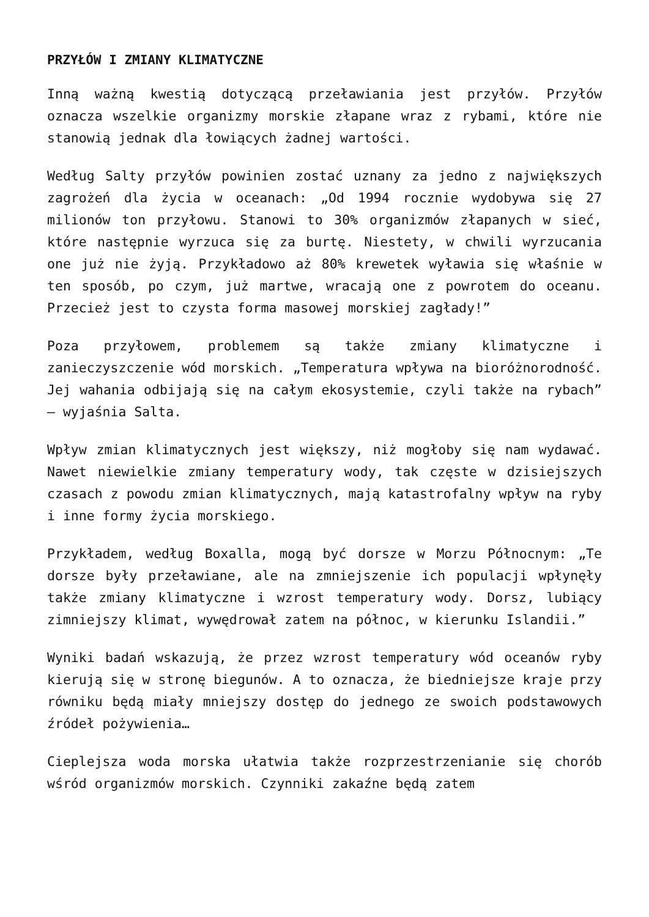PRZYŁÓW I ZMIANY KLIMATYCZNE
Inną ważną kwestią dotyczącą przeławiania jest przyłów. Przyłów oznacza wszelkie organizmy morskie złapane wraz z rybami, które nie stanowią jednak dla łowiących żadnej wartości.
Według Salty przyłów powinien zostać uznany za jedno z największych zagrożeń dla życia w oceanach: „Od 1994 rocznie wydobywa się 27 milionów ton przyłowu. Stanowi to 30% organizmów złapanych w sieć, które następnie wyrzuca się za burtę. Niestety, w chwili wyrzucania one już nie żyją. Przykładowo aż 80% krewetek wyławia się właśnie w ten sposób, po czym, już martwe, wracają one z powrotem do oceanu. Przecież jest to czysta forma masowej morskiej zagłady!”
Poza przyłowem, problemem są także zmiany klimatyczne i zanieczyszczenie wód morskich. „Temperatura wpływa na bioróżnorodność. Jej wahania odbijają się na całym ekosystemie, czyli także na rybach” – wyjaśnia Salta.
Wpływ zmian klimatycznych jest większy, niż mogłoby się nam wydawać. Nawet niewielkie zmiany temperatury wody, tak częste w dzisiejszych czasach z powodu zmian klimatycznych, mają katastrofalny wpływ na ryby i inne formy życia morskiego.
Przykładem, według Boxalla, mogą być dorsze w Morzu Północnym: „Te dorsze były przeławiane, ale na zmniejszenie ich populacji wpłynęły także zmiany klimatyczne i wzrost temperatury wody. Dorsz, lubiący zimniejszy klimat, wywędrował zatem na północ, w kierunku Islandii.”
Wyniki badań wskazują, że przez wzrost temperatury wód oceanów ryby kierują się w stronę biegunów. A to oznacza, że biedniejsze kraje przy równiku będą miały mniejszy dostęp do jednego ze swoich podstawowych źródeł pożywienia…
Cieplejsza woda morska ułatwia także rozprzestrzenianie się chorób wśród organizmów morskich. Czynniki zakaźne będą zatem